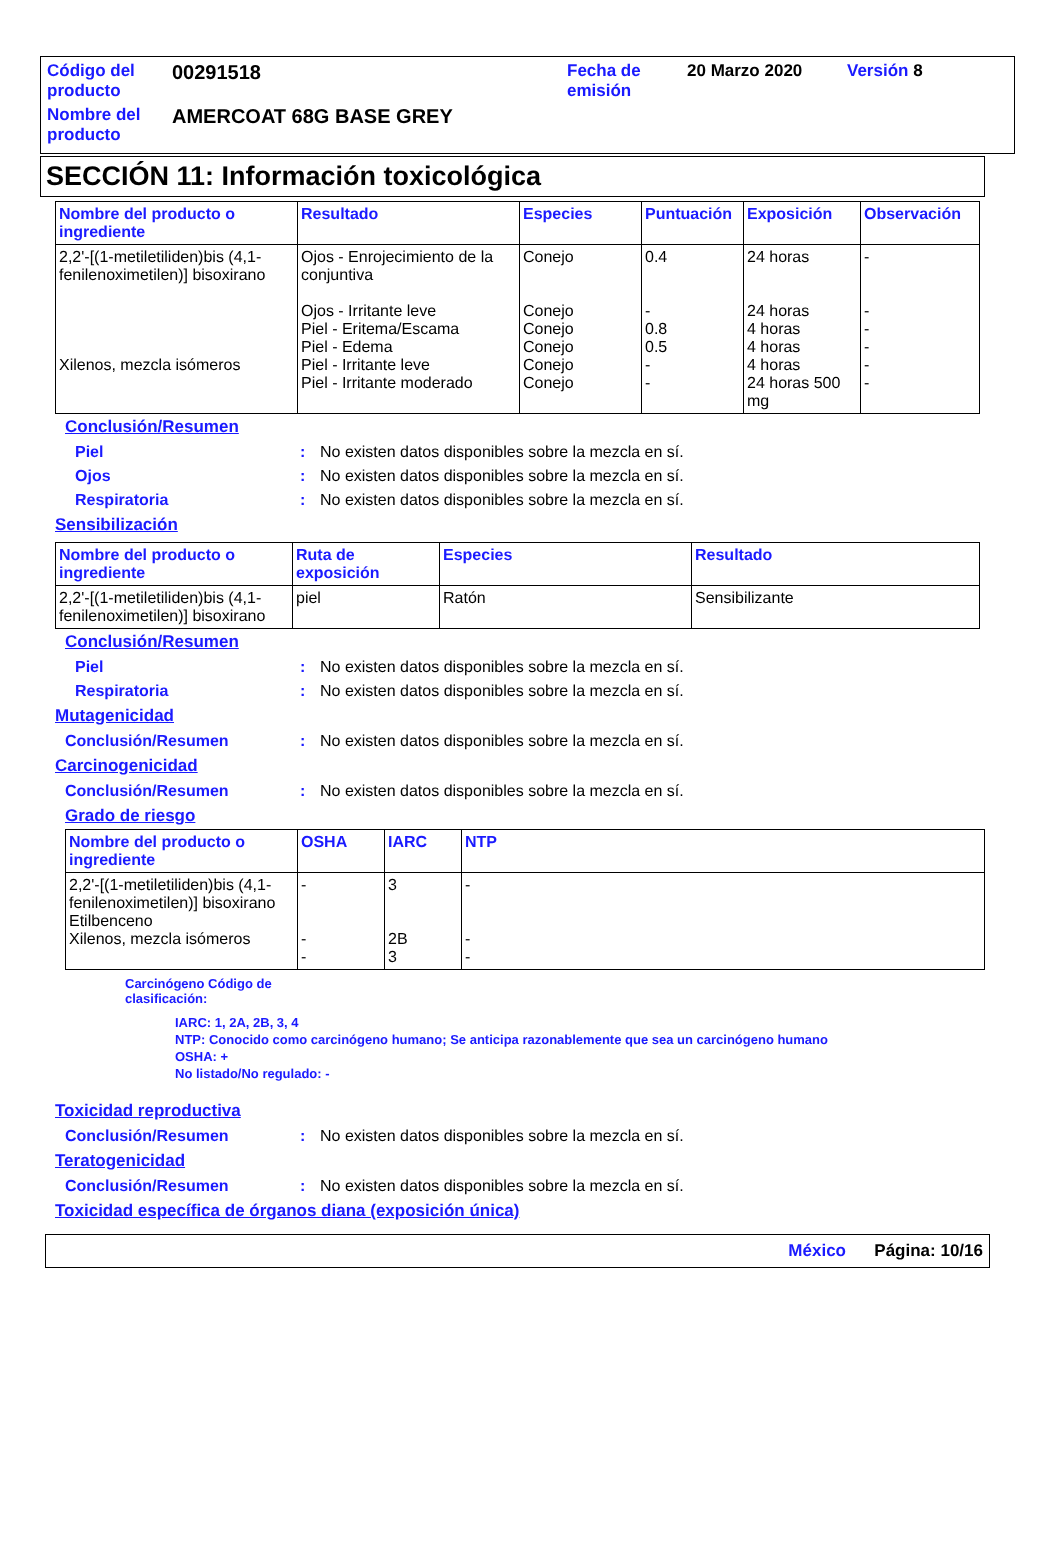| Código del producto | 00291518 | Fecha de emisión | 20 Marzo 2020 | Versión 8 |
| Nombre del producto | AMERCOAT 68G BASE GREY | | | |
SECCIÓN 11: Información toxicológica
| Nombre del producto o ingrediente | Resultado | Especies | Puntuación | Exposición | Observación |
| --- | --- | --- | --- | --- | --- |
| 2,2'-[(1-metiletiliden)bis (4,1-fenilenoximetilen)] bisoxirano Xilenos, mezcla isómeros | Ojos - Enrojecimiento de la conjuntiva Ojos - Irritante leve Piel - Eritema/Escama Piel - Edema Piel - Irritante leve Piel - Irritante moderado | Conejo Conejo Conejo Conejo Conejo Conejo | 0.4 - 0.8 0.5 - - | 24 horas 24 horas 4 horas 4 horas 4 horas 24 horas 500 mg | - - - - - - |
Conclusión/Resumen
Piel: No existen datos disponibles sobre la mezcla en sí.
Ojos: No existen datos disponibles sobre la mezcla en sí.
Respiratoria: No existen datos disponibles sobre la mezcla en sí.
Sensibilización
| Nombre del producto o ingrediente | Ruta de exposición | Especies | Resultado |
| --- | --- | --- | --- |
| 2,2'-[(1-metiletiliden)bis (4,1-fenilenoximetilen)] bisoxirano | piel | Ratón | Sensibilizante |
Conclusión/Resumen
Piel: No existen datos disponibles sobre la mezcla en sí.
Respiratoria: No existen datos disponibles sobre la mezcla en sí.
Mutagenicidad
Conclusión/Resumen: No existen datos disponibles sobre la mezcla en sí.
Carcinogenicidad
Conclusión/Resumen: No existen datos disponibles sobre la mezcla en sí.
Grado de riesgo
| Nombre del producto o ingrediente | OSHA | IARC | NTP |
| --- | --- | --- | --- |
| 2,2'-[(1-metiletiliden)bis (4,1-fenilenoximetilen)] bisoxirano Etilbenceno Xilenos, mezcla isómeros | - - - | 3 2B 3 | - - - |
Carcinógeno Código de
clasificación:
IARC: 1, 2A, 2B, 3, 4
NTP: Conocido como carcinógeno humano; Se anticipa razonablemente que sea un carcinógeno humano
OSHA: +
No listado/No regulado: -
Toxicidad reproductiva
Conclusión/Resumen: No existen datos disponibles sobre la mezcla en sí.
Teratogenicidad
Conclusión/Resumen: No existen datos disponibles sobre la mezcla en sí.
Toxicidad específica de órganos diana (exposición única)
México Página: 10/16